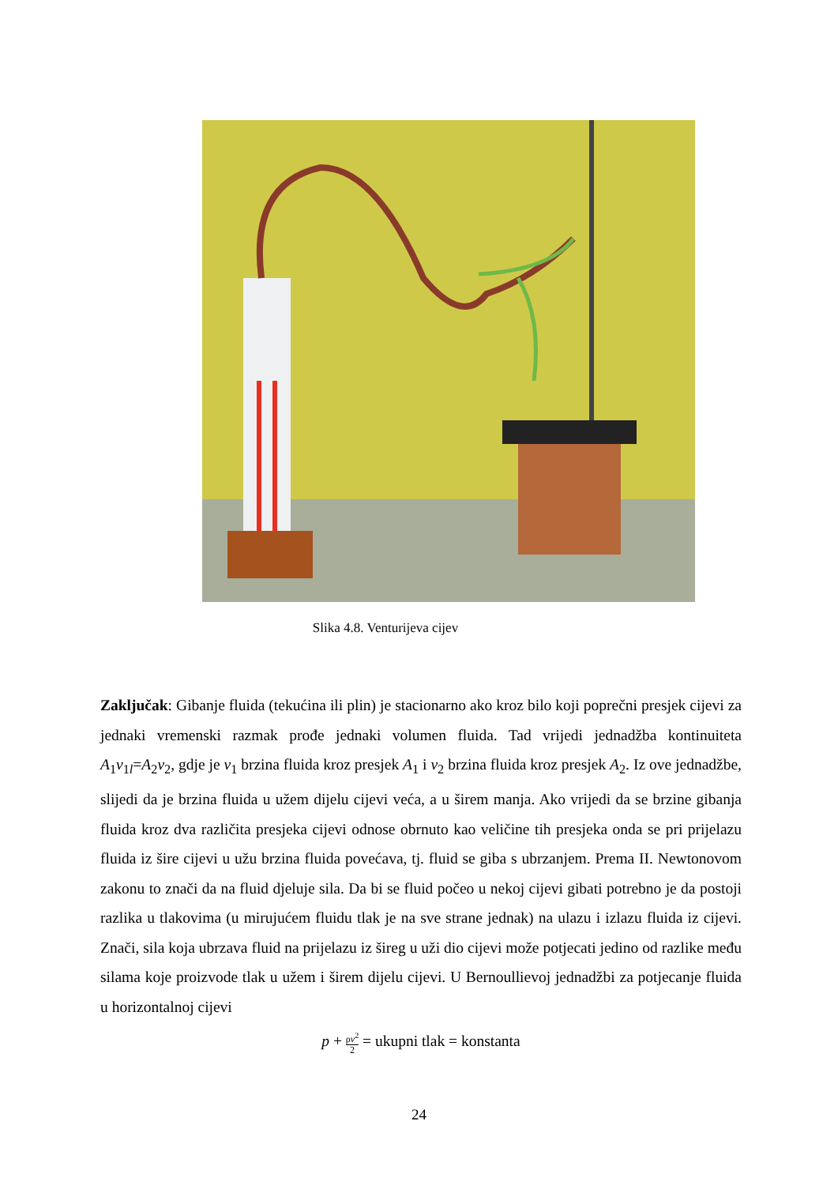Slika 4.8. Venturijeva cijev
Zaključak: Gibanje fluida (tekućina ili plin) je stacionarno ako kroz bilo koji poprečni presjek cijevi za jednaki vremenski razmak prođe jednaki volumen fluida. Tad vrijedi jednadžba kontinuiteta A<sub>1</sub>v<sub>1</sub><sub>l</sub>=A<sub>2</sub>v<sub>2</sub>, gdje je v<sub>1</sub> brzina fluida kroz presjek A<sub>1</sub> i v<sub>2</sub> brzina fluida kroz presjek A<sub>2</sub>. Iz ove jednadžbe, slijedi da je brzina fluida u užem dijelu cijevi veća, a u širem manja. Ako vrijedi da se brzine gibanja fluida kroz dva različita presjeka cijevi odnose obrnuto kao veličine tih presjeka onda se pri prijelazu fluida iz šire cijevi u užu brzina fluida povećava, tj. fluid se giba s ubrzanjem. Prema II. Newtonovom zakonu to znači da na fluid djeluje sila. Da bi se fluid počeo u nekoj cijevi gibati potrebno je da postoji razlika u tlakovima (u mirujućem fluidu tlak je na sve strane jednak) na ulazu i izlazu fluida iz cijevi. Znači, sila koja ubrzava fluid na prijelazu iz šireg u uži dio cijevi može potjecati jedino od razlike među silama koje proizvode tlak u užem i širem dijelu cijevi. U Bernoullievoj jednadžbi za potjecanje fluida u horizontalnoj cijevi
p + ρv<sup>2</sup> 2 = ukupni tlak = konstanta
24